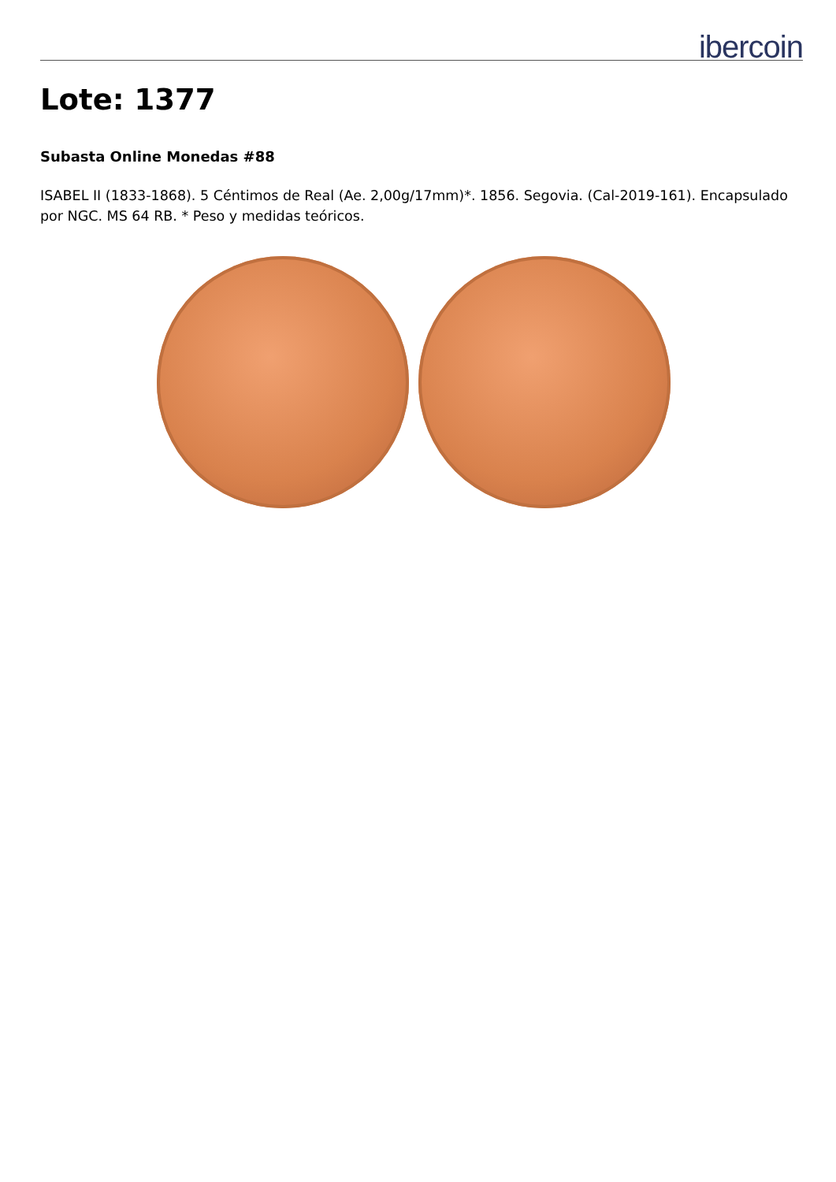ibercoin
Lote: 1377
Subasta Online Monedas #88
ISABEL II (1833-1868). 5 Céntimos de Real (Ae. 2,00g/17mm)*. 1856. Segovia. (Cal-2019-161). Encapsulado por NGC. MS 64 RB. * Peso y medidas teóricos.